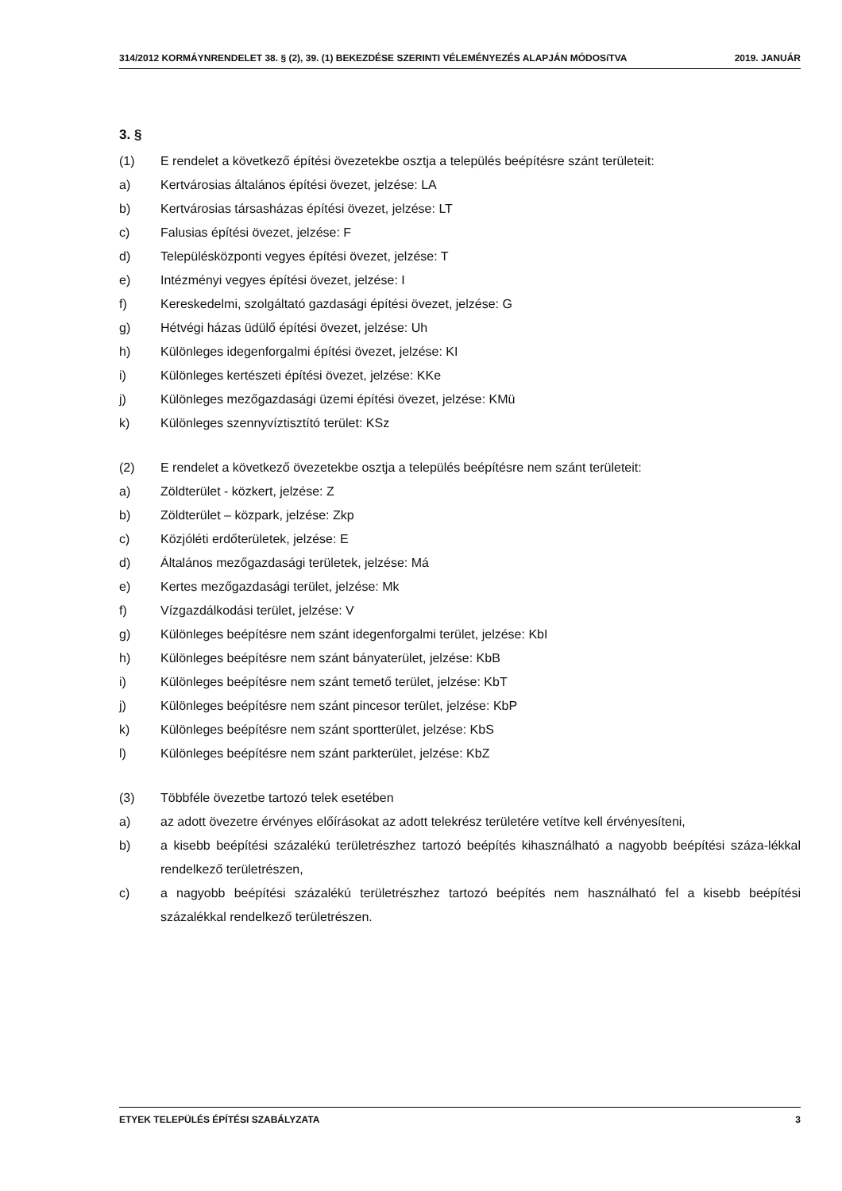314/2012 KORMÁYNRENDELET 38. § (2), 39. (1) BEKEZDÉSE SZERINTI VÉLEMÉNYEZÉS ALAPJÁN MÓDOSíTVA 2019. JANUÁR
3. §
(1) E rendelet a következő építési övezetekbe osztja a település beépítésre szánt területeit:
a) Kertvárosias általános építési övezet, jelzése: LA
b) Kertvárosias társasházas építési övezet, jelzése: LT
c) Falusias építési övezet, jelzése: F
d) Településközponti vegyes építési övezet, jelzése: T
e) Intézményi vegyes építési övezet, jelzése: I
f) Kereskedelmi, szolgáltató gazdasági építési övezet, jelzése: G
g) Hétvégi házas üdülő építési övezet, jelzése: Uh
h) Különleges idegenforgalmi építési övezet, jelzése: KI
i) Különleges kertészeti építési övezet, jelzése: KKe
j) Különleges mezőgazdasági üzemi építési övezet, jelzése: KMü
k) Különleges szennyvíztisztító terület: KSz
(2) E rendelet a következő övezetekbe osztja a település beépítésre nem szánt területeit:
a) Zöldterület - közkert, jelzése: Z
b) Zöldterület – közpark, jelzése: Zkp
c) Közjóléti erdőterületek, jelzése: E
d) Általános mezőgazdasági területek, jelzése: Má
e) Kertes mezőgazdasági terület, jelzése: Mk
f) Vízgazdálkodási terület, jelzése: V
g) Különleges beépítésre nem szánt idegenforgalmi terület, jelzése: KbI
h) Különleges beépítésre nem szánt bányaterület, jelzése: KbB
i) Különleges beépítésre nem szánt temető terület, jelzése: KbT
j) Különleges beépítésre nem szánt pincesor terület, jelzése: KbP
k) Különleges beépítésre nem szánt sportterület, jelzése: KbS
l) Különleges beépítésre nem szánt parkterület, jelzése: KbZ
(3) Többféle övezetbe tartozó telek esetében
a) az adott övezetre érvényes előírásokat az adott telekrész területére vetítve kell érvényesíteni,
b) a kisebb beépítési százalékú területrészhez tartozó beépítés kihasználható a nagyobb beépítési száza-lékkal rendelkező területrészen,
c) a nagyobb beépítési százalékú területrészhez tartozó beépítés nem használható fel a kisebb beépítési százalékkal rendelkező területrészen.
ETYEK TELEPÜLÉS ÉPÍTÉSI SZABÁLYZATA 3